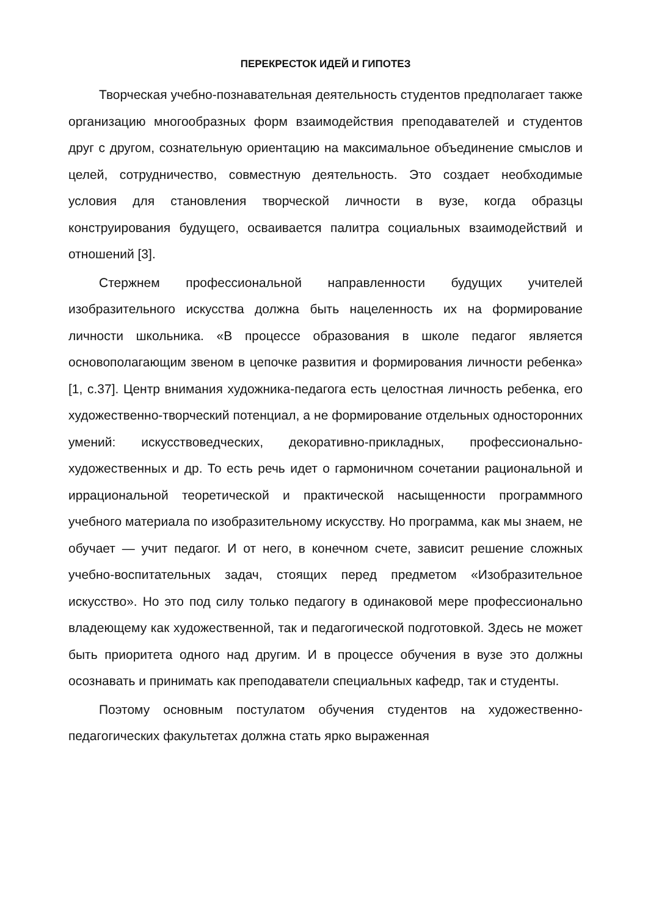ПЕРЕКРЕСТОК ИДЕЙ И ГИПОТЕЗ
Творческая учебно-познавательная деятельность студентов предполагает также организацию многообразных форм взаимодействия преподавателей и студентов друг с другом, сознательную ориентацию на максимальное объединение смыслов и целей, сотрудничество, совместную деятельность. Это создает необходимые условия для становления творческой личности в вузе, когда образцы конструирования будущего, осваивается палитра социальных взаимодействий и отношений [3].
Стержнем профессиональной направленности будущих учителей изобразительного искусства должна быть нацеленность их на формирование личности школьника. «В процессе образования в школе педагог является основополагающим звеном в цепочке развития и формирования личности ребенка» [1, с.37]. Центр внимания художника-педагога есть целостная личность ребенка, его художественно-творческий потенциал, а не формирование отдельных односторонних умений: искусствоведческих, декоративно-прикладных, профессионально-художественных и др. То есть речь идет о гармоничном сочетании рациональной и иррациональной теоретической и практической насыщенности программного учебного материала по изобразительному искусству. Но программа, как мы знаем, не обучает — учит педагог. И от него, в конечном счете, зависит решение сложных учебно-воспитательных задач, стоящих перед предметом «Изобразительное искусство». Но это под силу только педагогу в одинаковой мере профессионально владеющему как художественной, так и педагогической подготовкой. Здесь не может быть приоритета одного над другим. И в процессе обучения в вузе это должны осознавать и принимать как преподаватели специальных кафедр, так и студенты.
Поэтому основным постулатом обучения студентов на художественно-педагогических факультетах должна стать ярко выраженная